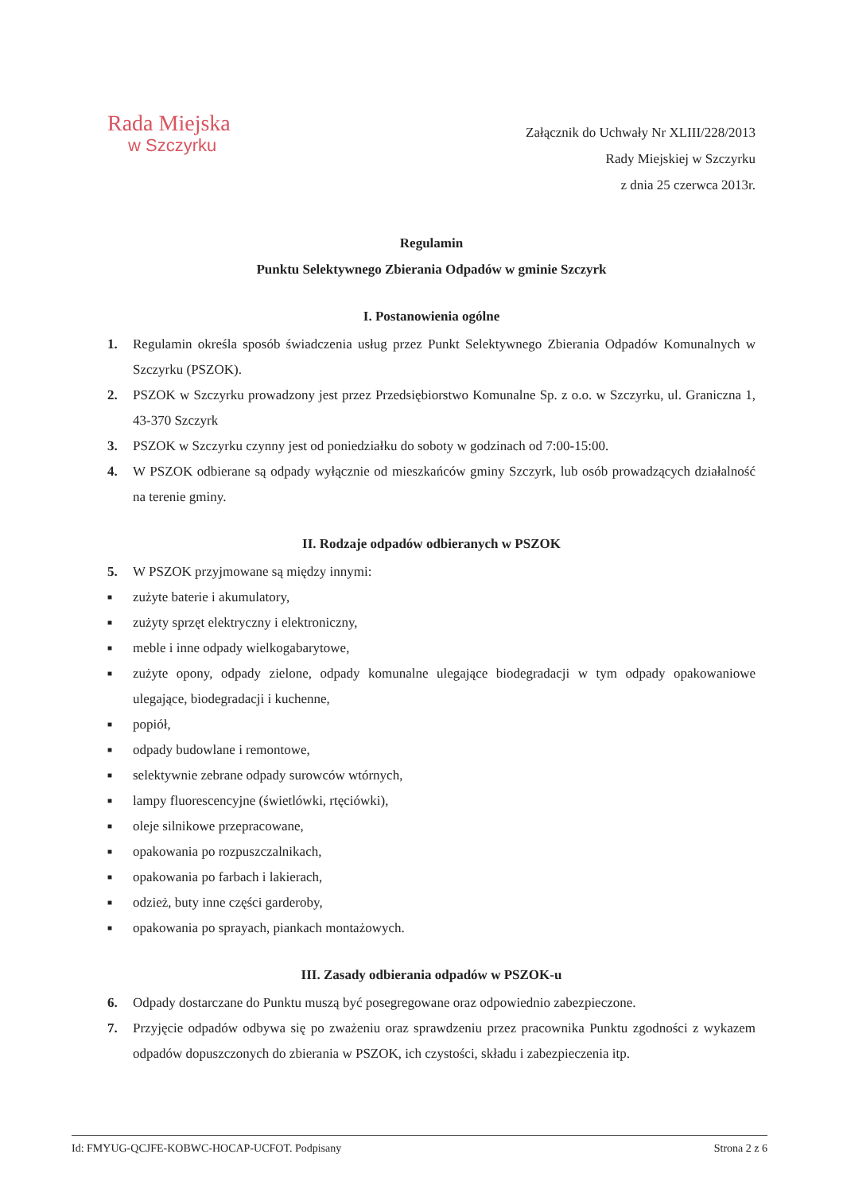Rada Miejska
w Szczyrku
Załącznik do Uchwały Nr XLIII/228/2013
Rady Miejskiej w Szczyrku
z dnia 25 czerwca 2013r.
Regulamin
Punktu Selektywnego Zbierania Odpadów w gminie Szczyrk
I. Postanowienia ogólne
1. Regulamin określa sposób świadczenia usług przez Punkt Selektywnego Zbierania Odpadów Komunalnych w Szczyrku (PSZOK).
2. PSZOK w Szczyrku prowadzony jest przez Przedsiębiorstwo Komunalne Sp. z o.o. w Szczyrku, ul. Graniczna 1, 43-370 Szczyrk
3. PSZOK w Szczyrku czynny jest od poniedziałku do soboty w godzinach od 7:00-15:00.
4. W PSZOK odbierane są odpady wyłącznie od mieszkańców gminy Szczyrk, lub osób prowadzących działalność na terenie gminy.
II. Rodzaje odpadów odbieranych w PSZOK
5. W PSZOK przyjmowane są między innymi:
■ zużyte baterie i akumulatory,
■ zużyty sprzęt elektryczny i elektroniczny,
■ meble i inne odpady wielkogabarytowe,
■ zużyte opony, odpady zielone, odpady komunalne ulegające biodegradacji w tym odpady opakowaniowe ulegające, biodegradacji i kuchenne,
■ popiół,
■ odpady budowlane i remontowe,
■ selektywnie zebrane odpady surowców wtórnych,
■ lampy fluorescencyjne (świetlówki, rtęciówki),
■ oleje silnikowe przepracowane,
■ opakowania po rozpuszczalnikach,
■ opakowania po farbach i lakierach,
■ odzież, buty inne części garderoby,
■ opakowania po sprayach, piankach montażowych.
III. Zasady odbierania odpadów w PSZOK-u
6. Odpady dostarczane do Punktu muszą być posegregowane oraz odpowiednio zabezpieczone.
7. Przyjęcie odpadów odbywa się po zważeniu oraz sprawdzeniu przez pracownika Punktu zgodności z wykazem odpadów dopuszczonych do zbierania w PSZOK, ich czystości, składu i zabezpieczenia itp.
Id: FMYUG-QCJFE-KOBWC-HOCAP-UCFOT. Podpisany Strona 2 z 6